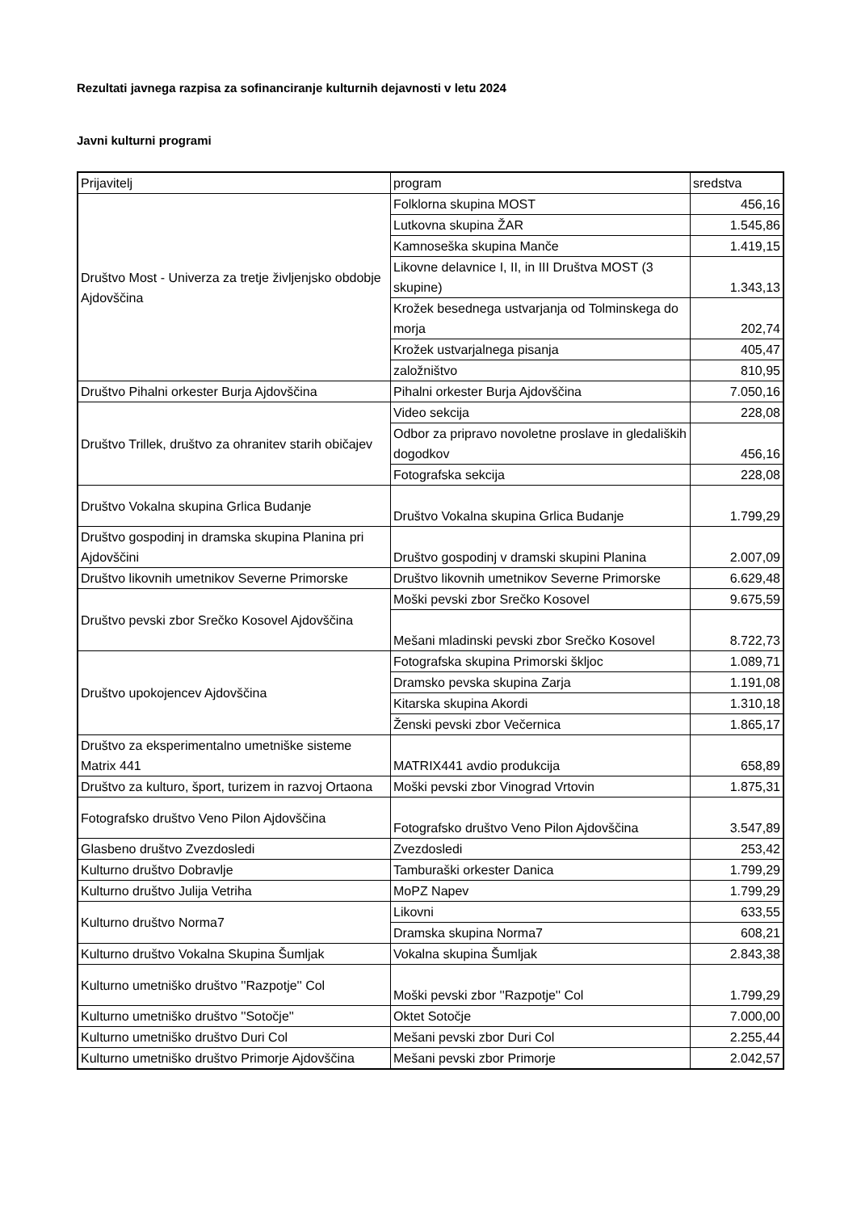Rezultati javnega razpisa za sofinanciranje kulturnih dejavnosti v letu 2024
Javni kulturni programi
| Prijavitelj | program | sredstva |
| Društvo Most - Univerza za tretje življenjsko obdobje Ajdovščina | Folklorna skupina MOST | 456,16 |
| | Lutkovna skupina ŽAR | 1.545,86 |
| | Kamnoseška skupina Manče | 1.419,15 |
| | Likovne delavnice I, II, in III Društva MOST (3 skupine) | 1.343,13 |
| | Krožek besednega ustvarjanja od Tolminskega do morja | 202,74 |
| | Krožek ustvarjalnega pisanja | 405,47 |
| | založništvo | 810,95 |
| Društvo Pihalni orkester Burja Ajdovščina | Pihalni orkester Burja Ajdovščina | 7.050,16 |
| Društvo Trillek, društvo za ohranitev starih običajev | Video sekcija | 228,08 |
| | Odbor za pripravo novoletne proslave in gledaliških dogodkov | 456,16 |
| | Fotografska sekcija | 228,08 |
| Društvo Vokalna skupina Grlica Budanje | Društvo Vokalna skupina Grlica Budanje | 1.799,29 |
| Društvo gospodinj in dramska skupina Planina pri Ajdovščini | Društvo gospodinj v dramski skupini Planina | 2.007,09 |
| Društvo likovnih umetnikov Severne Primorske | Društvo likovnih umetnikov Severne Primorske | 6.629,48 |
| Društvo pevski zbor Srečko Kosovel Ajdovščina | Moški pevski zbor Srečko Kosovel | 9.675,59 |
| | Mešani mladinski pevski zbor Srečko Kosovel | 8.722,73 |
| Društvo upokojencev Ajdovščina | Fotografska skupina Primorski škljoc | 1.089,71 |
| | Dramsko pevska skupina Zarja | 1.191,08 |
| | Kitarska skupina Akordi | 1.310,18 |
| | Ženski pevski zbor Večernica | 1.865,17 |
| Društvo za eksperimentalno umetniške sisteme Matrix 441 | MATRIX441 avdio produkcija | 658,89 |
| Društvo za kulturo, šport, turizem in razvoj Ortaona | Moški pevski zbor Vinograd Vrtovin | 1.875,31 |
| Fotografsko društvo Veno Pilon Ajdovščina | Fotografsko društvo Veno Pilon Ajdovščina | 3.547,89 |
| Glasbeno društvo Zvezdosledi | Zvezdosledi | 253,42 |
| Kulturno društvo Dobravlje | Tamburaški orkester Danica | 1.799,29 |
| Kulturno društvo Julija Vetriha | MoPZ Napev | 1.799,29 |
| Kulturno društvo Norma7 | Likovni | 633,55 |
| | Dramska skupina Norma7 | 608,21 |
| Kulturno društvo Vokalna Skupina Šumljak | Vokalna skupina Šumljak | 2.843,38 |
| Kulturno umetniško društvo ''Razpotje'' Col | Moški pevski zbor ''Razpotje'' Col | 1.799,29 |
| Kulturno umetniško društvo ''Sotočje'' | Oktet Sotočje | 7.000,00 |
| Kulturno umetniško društvo Duri Col | Mešani pevski zbor Duri Col | 2.255,44 |
| Kulturno umetniško društvo Primorje Ajdovščina | Mešani pevski zbor Primorje | 2.042,57 |